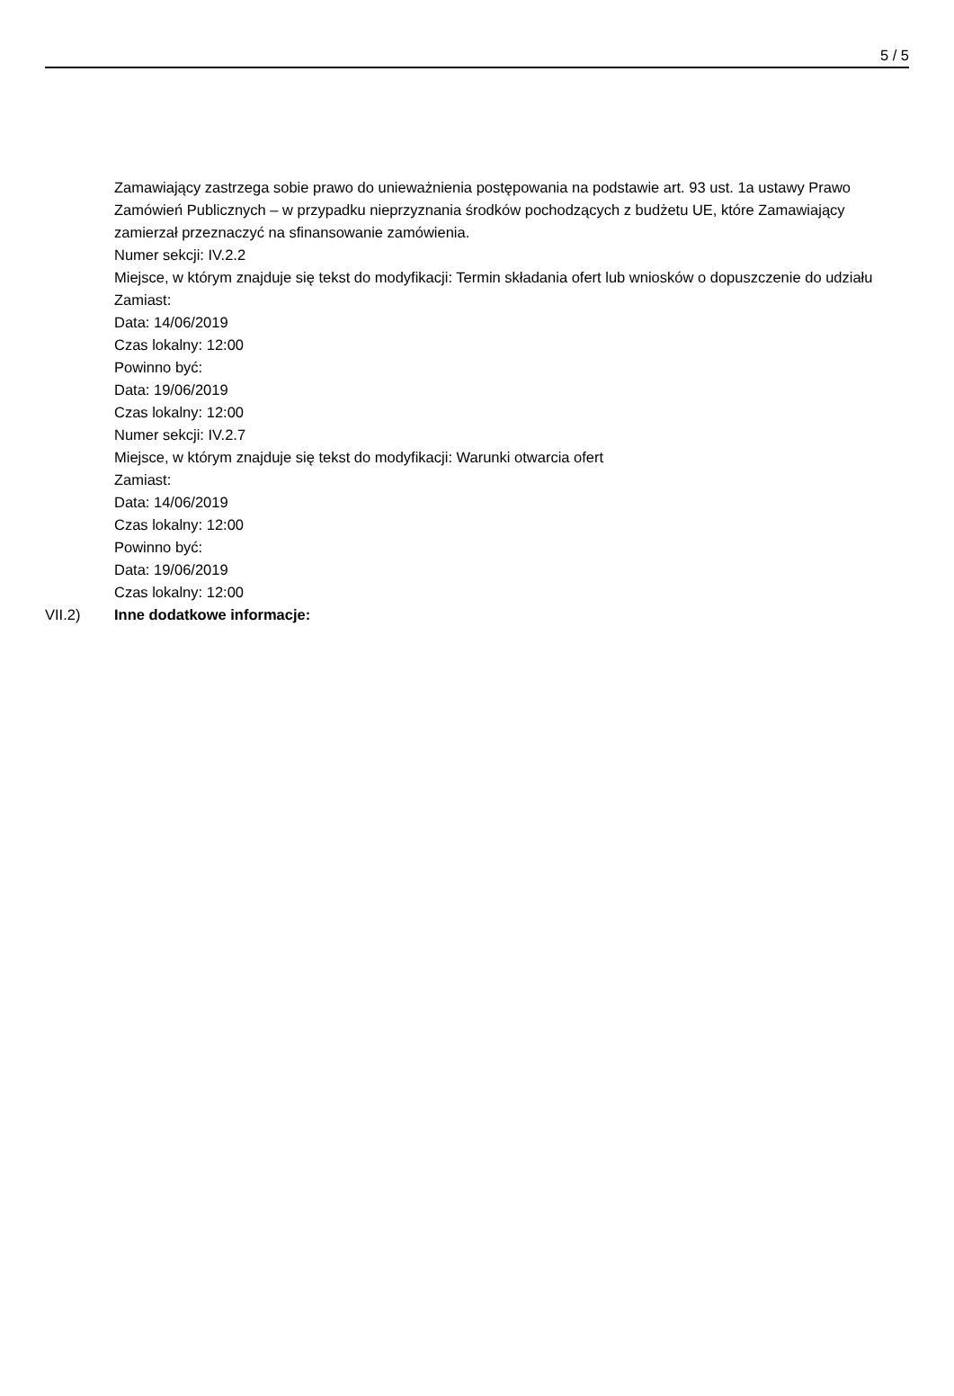5 / 5
Zamawiający zastrzega sobie prawo do unieważnienia postępowania na podstawie art. 93 ust. 1a ustawy Prawo Zamówień Publicznych – w przypadku nieprzyznania środków pochodzących z budżetu UE, które Zamawiający zamierzał przeznaczyć na sfinansowanie zamówienia.
Numer sekcji: IV.2.2
Miejsce, w którym znajduje się tekst do modyfikacji: Termin składania ofert lub wniosków o dopuszczenie do udziału
Zamiast:
Data: 14/06/2019
Czas lokalny: 12:00
Powinno być:
Data: 19/06/2019
Czas lokalny: 12:00
Numer sekcji: IV.2.7
Miejsce, w którym znajduje się tekst do modyfikacji: Warunki otwarcia ofert
Zamiast:
Data: 14/06/2019
Czas lokalny: 12:00
Powinno być:
Data: 19/06/2019
Czas lokalny: 12:00
VII.2) Inne dodatkowe informacje: